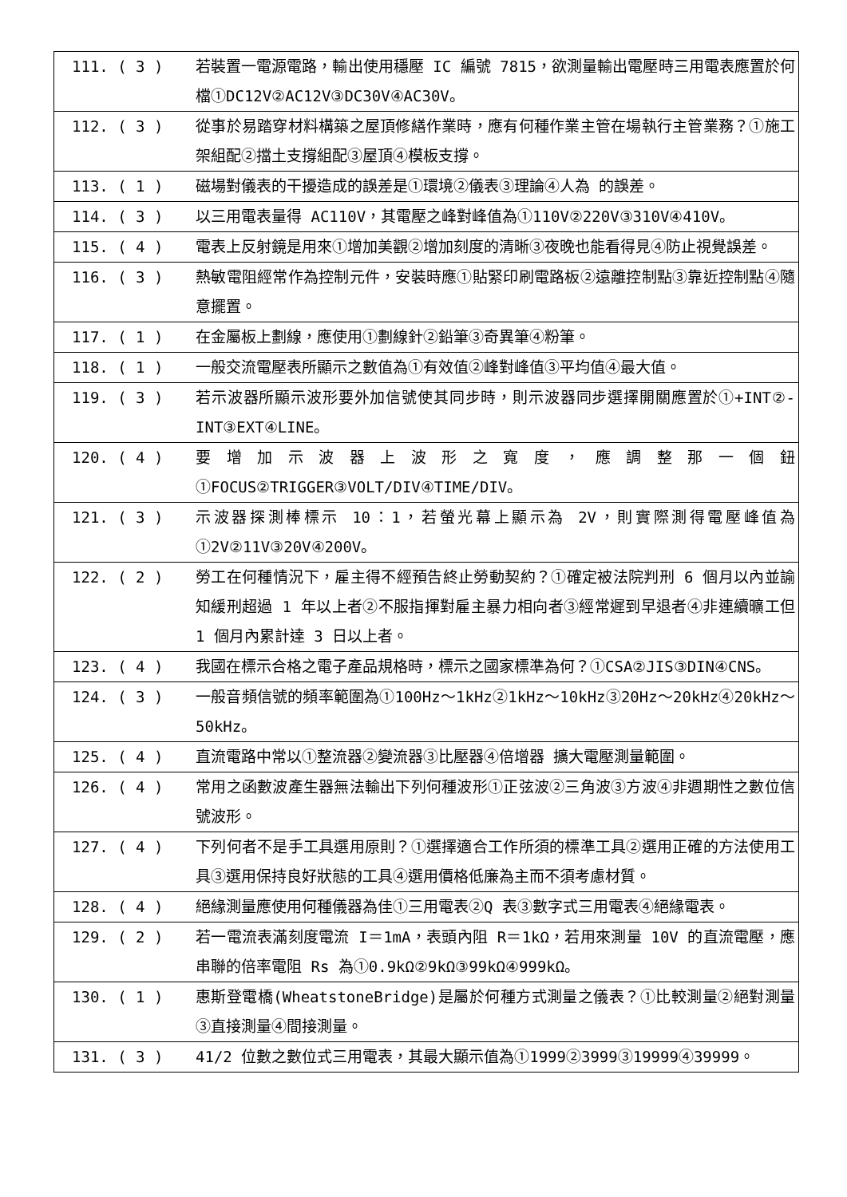| 111. ( 3 ) | 若裝置一電源電路，輸出使用穩壓 IC 編號 7815，欲測量輸出電壓時三用電表應置於何檔①DC12V②AC12V③DC30V④AC30V。 |
| 112. ( 3 ) | 從事於易踏穿材料構築之屋頂修繕作業時，應有何種作業主管在場執行主管業務？①施工架組配②擋土支撐組配③屋頂④模板支撐。 |
| 113. ( 1 ) | 磁場對儀表的干擾造成的誤差是①環境②儀表③理論④人為 的誤差。 |
| 114. ( 3 ) | 以三用電表量得 AC110V，其電壓之峰對峰值為①110V②220V③310V④410V。 |
| 115. ( 4 ) | 電表上反射鏡是用來①增加美觀②增加刻度的清晰③夜晚也能看得見④防止視覺誤差。 |
| 116. ( 3 ) | 熱敏電阻經常作為控制元件，安裝時應①貼緊印刷電路板②遠離控制點③靠近控制點④隨意擺置。 |
| 117. ( 1 ) | 在金屬板上劃線，應使用①劃線針②鉛筆③奇異筆④粉筆。 |
| 118. ( 1 ) | 一般交流電壓表所顯示之數值為①有效值②峰對峰值③平均值④最大值。 |
| 119. ( 3 ) | 若示波器所顯示波形要外加信號使其同步時，則示波器同步選擇開關應置於①+INT②-INT③EXT④LINE。 |
| 120. ( 4 ) | 要增加示波器上波形之寬度，應調整那一個鈕①FOCUS②TRIGGER③VOLT/DIV④TIME/DIV。 |
| 121. ( 3 ) | 示波器探測棒標示 10：1，若螢光幕上顯示為 2V，則實際測得電壓峰值為①2V②11V③20V④200V。 |
| 122. ( 2 ) | 勞工在何種情況下，雇主得不經預告終止勞動契約？①確定被法院判刑 6 個月以內並諭知緩刑超過 1 年以上者②不服指揮對雇主暴力相向者③經常遲到早退者④非連續曠工但 1 個月內累計達 3 日以上者。 |
| 123. ( 4 ) | 我國在標示合格之電子產品規格時，標示之國家標準為何？①CSA②JIS③DIN④CNS。 |
| 124. ( 3 ) | 一般音頻信號的頻率範圍為①100Hz～1kHz②1kHz～10kHz③20Hz～20kHz④20kHz～50kHz。 |
| 125. ( 4 ) | 直流電路中常以①整流器②變流器③比壓器④倍增器 擴大電壓測量範圍。 |
| 126. ( 4 ) | 常用之函數波產生器無法輸出下列何種波形①正弦波②三角波③方波④非週期性之數位信號波形。 |
| 127. ( 4 ) | 下列何者不是手工具選用原則？①選擇適合工作所須的標準工具②選用正確的方法使用工具③選用保持良好狀態的工具④選用價格低廉為主而不須考慮材質。 |
| 128. ( 4 ) | 絕緣測量應使用何種儀器為佳①三用電表②Q 表③數字式三用電表④絕緣電表。 |
| 129. ( 2 ) | 若一電流表滿刻度電流 I＝1mA，表頭內阻 R＝1kΩ，若用來測量 10V 的直流電壓，應串聯的倍率電阻 Rs 為①0.9kΩ②9kΩ③99kΩ④999kΩ。 |
| 130. ( 1 ) | 惠斯登電橋(WheatstoneBridge)是屬於何種方式測量之儀表？①比較測量②絕對測量③直接測量④間接測量。 |
| 131. ( 3 ) | 41/2 位數之數位式三用電表，其最大顯示值為①1999②3999③19999④39999。 |